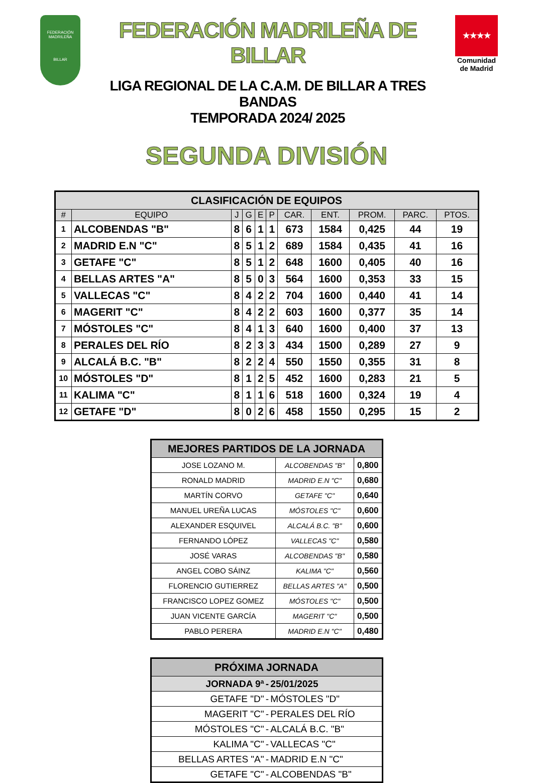FEDERACIÓN MADRILEÑA
BILLAR
FEDERACIÓN MADRILEÑA DE BILLAR
LIGA REGIONAL DE LA C.A.M. DE BILLAR A TRES BANDAS
TEMPORADA 2024/ 2025
★★★★
Comunidad de Madrid
SEGUNDA DIVISIÓN
| CLASIFICACIÓN DE EQUIPOS | | | | | | | | | | |
| --- | --- | --- | --- | --- | --- | --- | --- | --- | --- | --- |
| # | EQUIPO | J | G | E | P | CAR. | ENT. | PROM. | PARC. | PTOS. |
| 1 | ALCOBENDAS "B" | 8 | 6 | 1 | 1 | 673 | 1584 | 0,425 | 44 | 19 |
| 2 | MADRID E.N "C" | 8 | 5 | 1 | 2 | 689 | 1584 | 0,435 | 41 | 16 |
| 3 | GETAFE "C" | 8 | 5 | 1 | 2 | 648 | 1600 | 0,405 | 40 | 16 |
| 4 | BELLAS ARTES "A" | 8 | 5 | 0 | 3 | 564 | 1600 | 0,353 | 33 | 15 |
| 5 | VALLECAS "C" | 8 | 4 | 2 | 2 | 704 | 1600 | 0,440 | 41 | 14 |
| 6 | MAGERIT "C" | 8 | 4 | 2 | 2 | 603 | 1600 | 0,377 | 35 | 14 |
| 7 | MÓSTOLES "C" | 8 | 4 | 1 | 3 | 640 | 1600 | 0,400 | 37 | 13 |
| 8 | PERALES DEL RÍO | 8 | 2 | 3 | 3 | 434 | 1500 | 0,289 | 27 | 9 |
| 9 | ALCALÁ B.C. "B" | 8 | 2 | 2 | 4 | 550 | 1550 | 0,355 | 31 | 8 |
| 10 | MÓSTOLES "D" | 8 | 1 | 2 | 5 | 452 | 1600 | 0,283 | 21 | 5 |
| 11 | KALIMA "C" | 8 | 1 | 1 | 6 | 518 | 1600 | 0,324 | 19 | 4 |
| 12 | GETAFE "D" | 8 | 0 | 2 | 6 | 458 | 1550 | 0,295 | 15 | 2 |
| MEJORES PARTIDOS DE LA JORNADA | | |
| --- | --- | --- |
| JOSE LOZANO M. | ALCOBENDAS "B" | 0,800 |
| RONALD MADRID | MADRID E.N "C" | 0,680 |
| MARTÍN CORVO | GETAFE "C" | 0,640 |
| MANUEL UREÑA LUCAS | MÓSTOLES "C" | 0,600 |
| ALEXANDER ESQUIVEL | ALCALÁ B.C. "B" | 0,600 |
| FERNANDO LÓPEZ | VALLECAS "C" | 0,580 |
| JOSÉ VARAS | ALCOBENDAS "B" | 0,580 |
| ANGEL COBO SÁINZ | KALIMA "C" | 0,560 |
| FLORENCIO GUTIERREZ | BELLAS ARTES "A" | 0,500 |
| FRANCISCO LOPEZ GOMEZ | MÓSTOLES "C" | 0,500 |
| JUAN VICENTE GARCÍA | MAGERIT "C" | 0,500 |
| PABLO PERERA | MADRID E.N "C" | 0,480 |
| PRÓXIMA JORNADA | | |
| --- | --- | --- |
| JORNADA 9ª | - | 25/01/2025 |
| GETAFE "D" | - | MÓSTOLES "D" |
| MAGERIT "C" | - | PERALES DEL RÍO |
| MÓSTOLES "C" | - | ALCALÁ B.C. "B" |
| KALIMA "C" | - | VALLECAS "C" |
| BELLAS ARTES "A" | - | MADRID E.N "C" |
| GETAFE "C" | - | ALCOBENDAS "B" |